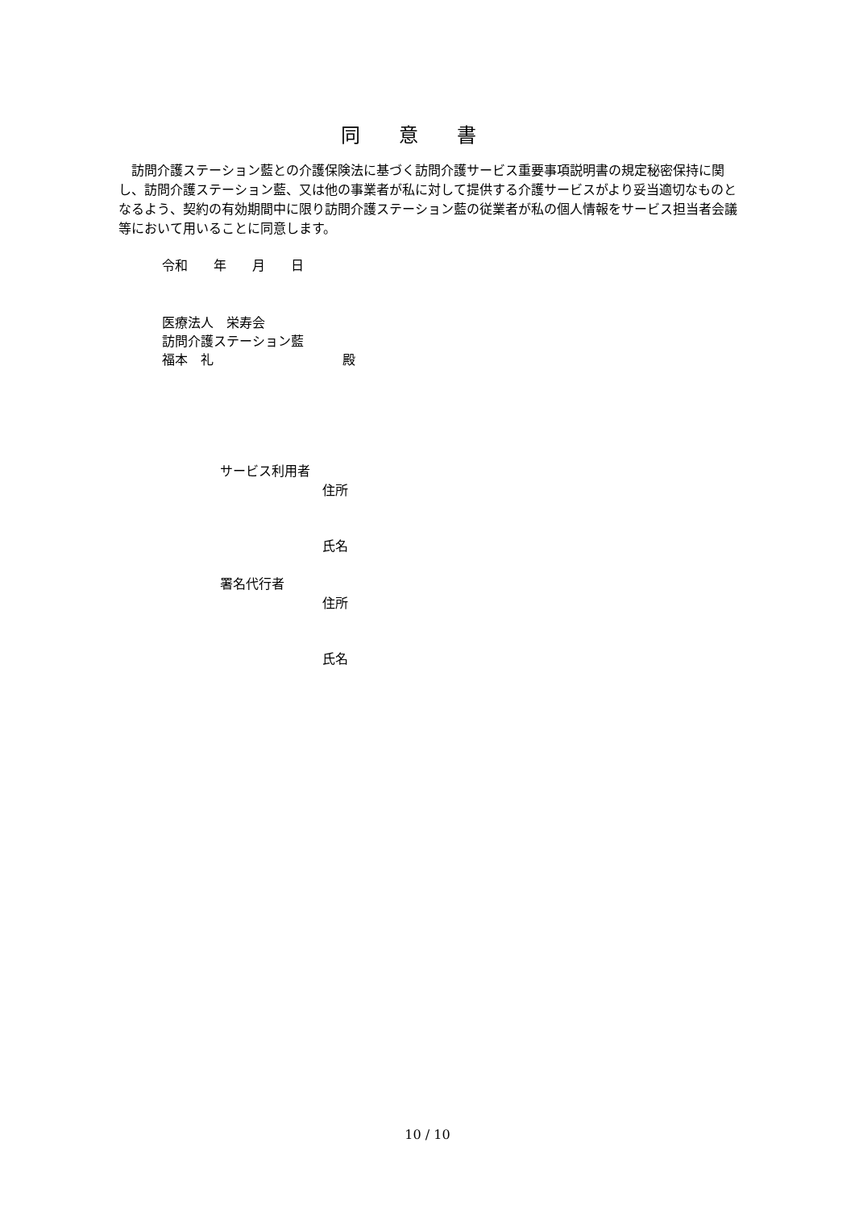同意書
　訪問介護ステーション藍との介護保険法に基づく訪問介護サービス重要事項説明書の規定秘密保持に関し、訪問介護ステーション藍、又は他の事業者が私に対して提供する介護サービスがより妥当適切なものとなるよう、契約の有効期間中に限り訪問介護ステーション藍の従業者が私の個人情報をサービス担当者会議等において用いることに同意します。
令和　　年　　月　　日
医療法人　栄寿会
訪問介護ステーション藍
福本　礼　　　　　　　　　　殿
サービス利用者
住所
氏名
署名代行者
住所
氏名
10 / 10